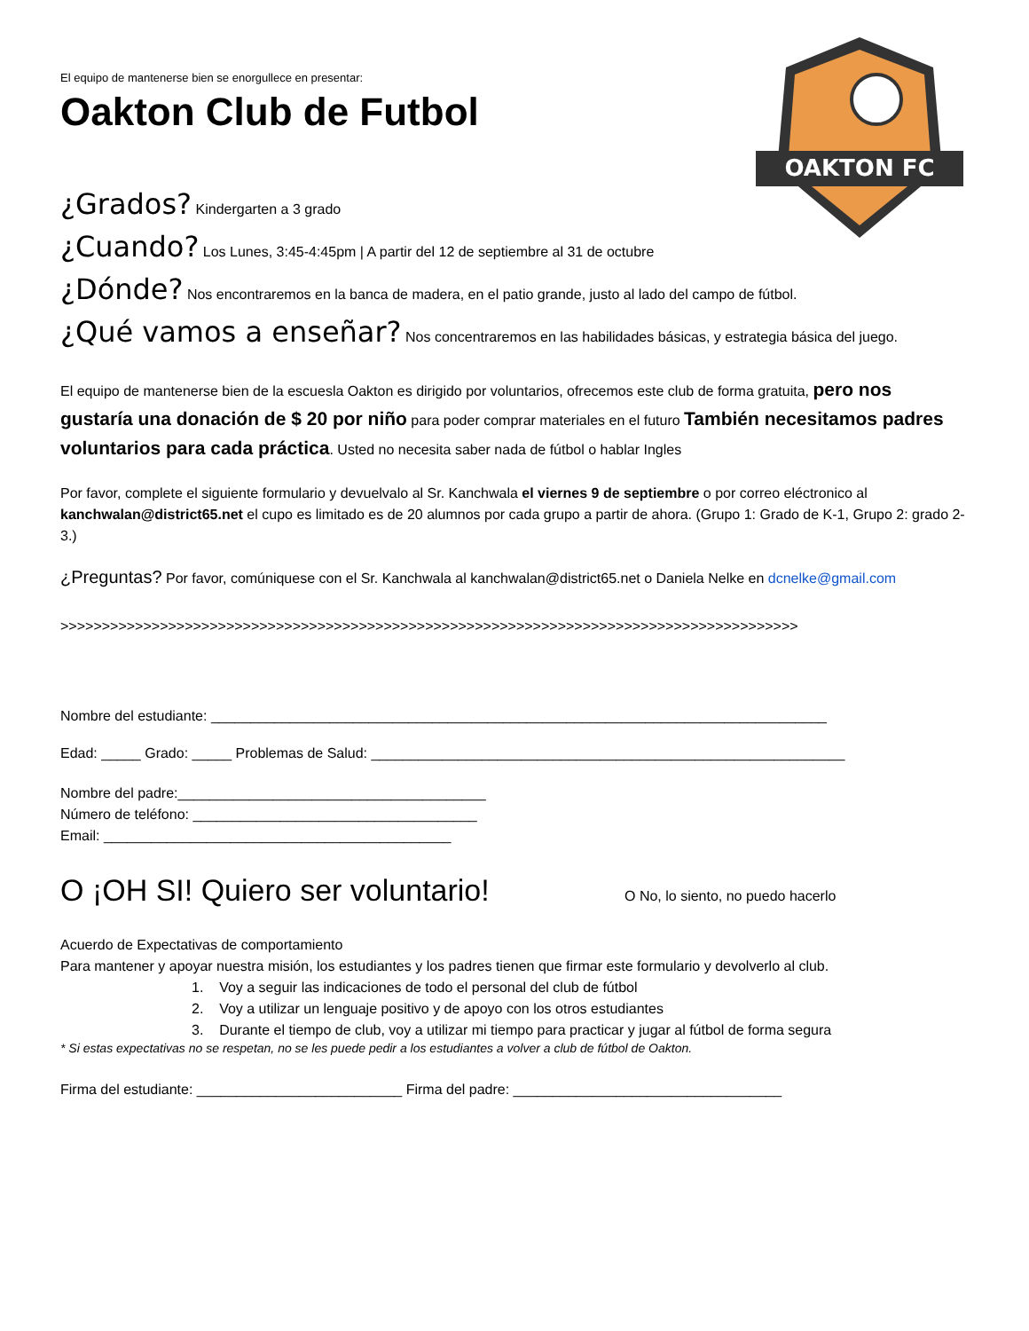OAKTON FC
El equipo de mantenerse bien se enorgullece en presentar:
Oakton Club de Futbol
¿Grados? Kindergarten a 3 grado
¿Cuando? Los Lunes, 3:45-4:45pm | A partir del 12 de septiembre al 31 de octubre
¿Dónde? Nos encontraremos en la banca de madera, en el patio grande, justo al lado del campo de fútbol.
¿Qué vamos a enseñar? Nos concentraremos en las habilidades básicas, y estrategia básica del juego.
El equipo de mantenerse bien de la escuesla Oakton es dirigido por voluntarios, ofrecemos este club de forma gratuita, pero nos gustaría una donación de $ 20 por niño para poder comprar materiales en el futuro También necesitamos padres voluntarios para cada práctica. Usted no necesita saber nada de fútbol o hablar Ingles
Por favor, complete el siguiente formulario y devuelvalo al Sr. Kanchwala el viernes 9 de septiembre o por correo eléctronico al kanchwalan@district65.net el cupo es limitado es de 20 alumnos por cada grupo a partir de ahora. (Grupo 1: Grado de K-1, Grupo 2: grado 2-3.)
¿Preguntas? Por favor, comúniquese con el Sr. Kanchwala al kanchwalan@district65.net o Daniela Nelke en dcnelke@gmail.com
>>>>>>>>>>>>>>>>>>>>>>>>>>>>>>>>>>>>>>>>>>>>>>>>>>>>>>>>>>>>>>>>>>>>>>>>>>>>>>>>>>>>>>>>>
Nombre del estudiante: ______________________________________________________________________________
Edad: _____ Grado: _____ Problemas de Salud: ____________________________________________________________
Nombre del padre:_______________________________________
Número de teléfono: ____________________________________
Email: ____________________________________________
O ¡OH SI! Quiero ser voluntario!
O No, lo siento, no puedo hacerlo
Acuerdo de Expectativas de comportamiento
Para mantener y apoyar nuestra misión, los estudiantes y los padres tienen que firmar este formulario y devolverlo al club.
1. Voy a seguir las indicaciones de todo el personal del club de fútbol
2. Voy a utilizar un lenguaje positivo y de apoyo con los otros estudiantes
3. Durante el tiempo de club, voy a utilizar mi tiempo para practicar y jugar al fútbol de forma segura
* Si estas expectativas no se respetan, no se les puede pedir a los estudiantes a volver a club de fútbol de Oakton.
Firma del estudiante: __________________________ Firma del padre: __________________________________